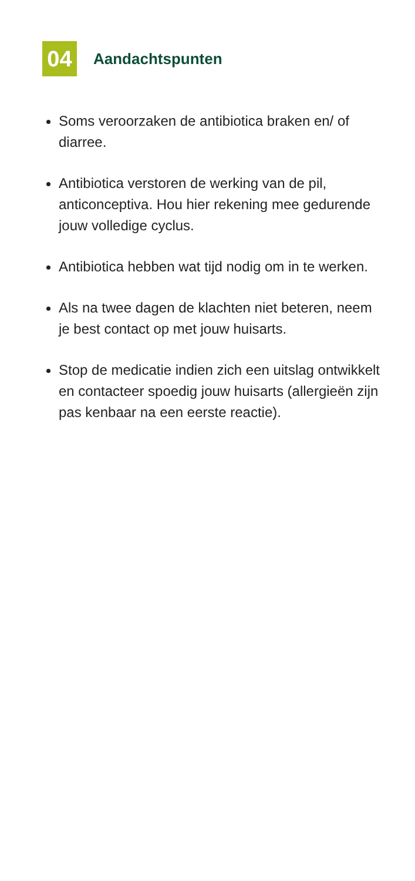04
Aandachtspunten
Soms veroorzaken de antibiotica braken en/ of diarree.
Antibiotica verstoren de werking van de pil, anticonceptiva. Hou hier rekening mee gedurende jouw volledige cyclus.
Antibiotica hebben wat tijd nodig om in te werken.
Als na twee dagen de klachten niet beteren, neem je best contact op met jouw huisarts.
Stop de medicatie indien zich een uitslag ontwikkelt en contacteer spoedig jouw huisarts (allergieën zijn pas kenbaar na een eerste reactie).